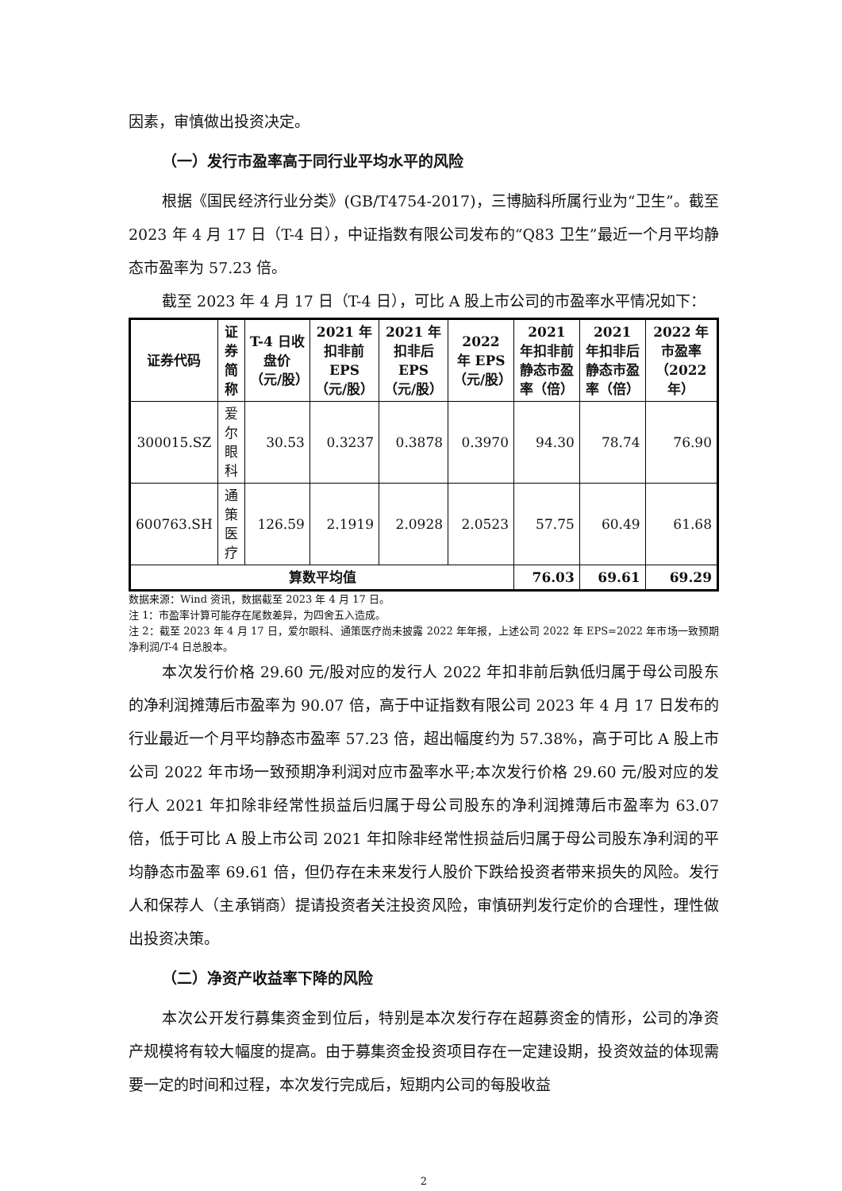因素，审慎做出投资决定。
（一）发行市盈率高于同行业平均水平的风险
根据《国民经济行业分类》(GB/T4754-2017)，三博脑科所属行业为“卫生”。截至 2023 年 4 月 17 日（T-4 日），中证指数有限公司发布的“Q83 卫生”最近一个月平均静态市盈率为 57.23 倍。
截至 2023 年 4 月 17 日（T-4 日），可比 A 股上市公司的市盈率水平情况如下：
| 证券代码 | 证券简称 | T-4 日收盘价（元/股） | 2021 年扣非前 EPS（元/股） | 2021 年扣非后 EPS（元/股） | 2022 年 EPS（元/股） | 2021 年扣非前静态市盈率（倍） | 2021 年扣非后静态市盈率（倍） | 2022 年市盈率（2022 年） |
| --- | --- | --- | --- | --- | --- | --- | --- | --- |
| 300015.SZ | 爱尔眼科 | 30.53 | 0.3237 | 0.3878 | 0.3970 | 94.30 | 78.74 | 76.90 |
| 600763.SH | 通策医疗 | 126.59 | 2.1919 | 2.0928 | 2.0523 | 57.75 | 60.49 | 61.68 |
| 算数平均值 | | | | | | 76.03 | 69.61 | 69.29 |
数据来源：Wind 资讯，数据截至 2023 年 4 月 17 日。
注 1：市盈率计算可能存在尾数差异，为四舍五入造成。
注 2：截至 2023 年 4 月 17 日，爱尔眼科、通策医疗尚未披露 2022 年年报，上述公司 2022 年 EPS=2022 年市场一致预期净利润/T-4 日总股本。
本次发行价格 29.60 元/股对应的发行人 2022 年扣非前后孰低归属于母公司股东的净利润摊薄后市盈率为 90.07 倍，高于中证指数有限公司 2023 年 4 月 17 日发布的行业最近一个月平均静态市盈率 57.23 倍，超出幅度约为 57.38%，高于可比 A 股上市公司 2022 年市场一致预期净利润对应市盈率水平;本次发行价格 29.60 元/股对应的发行人 2021 年扣除非经常性损益后归属于母公司股东的净利润摊薄后市盈率为 63.07 倍，低于可比 A 股上市公司 2021 年扣除非经常性损益后归属于母公司股东净利润的平均静态市盈率 69.61 倍，但仍存在未来发行人股价下跌给投资者带来损失的风险。发行人和保荐人（主承销商）提请投资者关注投资风险，审慎研判发行定价的合理性，理性做出投资决策。
（二）净资产收益率下降的风险
本次公开发行募集资金到位后，特别是本次发行存在超募资金的情形，公司的净资产规模将有较大幅度的提高。由于募集资金投资项目存在一定建设期，投资效益的体现需要一定的时间和过程，本次发行完成后，短期内公司的每股收益
2